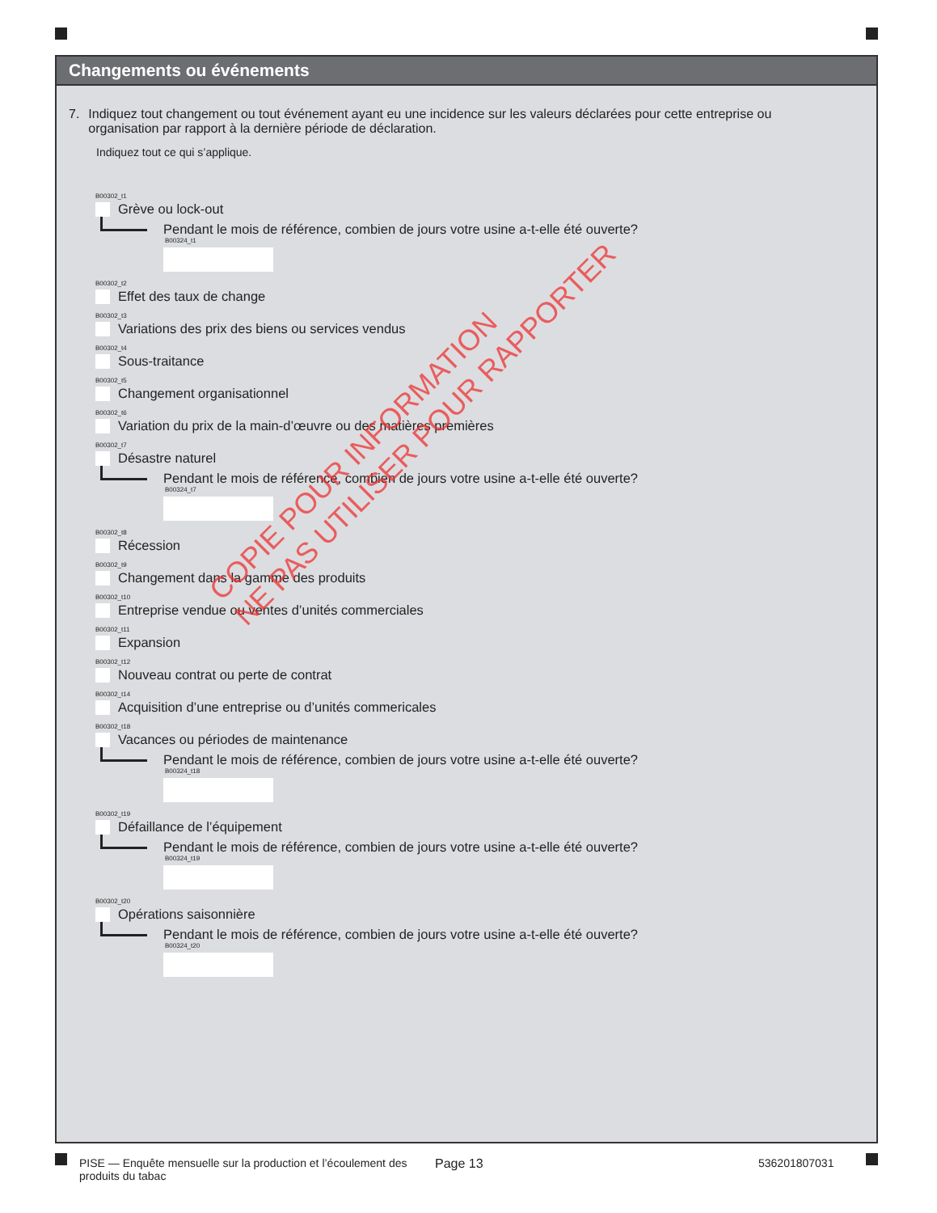Changements ou événements
7. Indiquez tout changement ou tout événement ayant eu une incidence sur les valeurs déclarées pour cette entreprise ou organisation par rapport à la dernière période de déclaration.
Indiquez tout ce qui s’applique.
B00302_t1
Grève ou lock-out
Pendant le mois de référence, combien de jours votre usine a-t-elle été ouverte?
B00324_t1
B00302_t2
Effet des taux de change
B00302_t3
Variations des prix des biens ou services vendus
B00302_t4
Sous-traitance
B00302_t5
Changement organisationnel
B00302_t6
Variation du prix de la main-d’œuvre ou des matières premières
B00302_t7
Désastre naturel
Pendant le mois de référence, combien de jours votre usine a-t-elle été ouverte?
B00324_t7
B00302_t8
Récession
B00302_t9
Changement dans la gamme des produits
B00302_t10
Entreprise vendue ou ventes d’unités commerciales
B00302_t11
Expansion
B00302_t12
Nouveau contrat ou perte de contrat
B00302_t14
Acquisition d’une entreprise ou d’unités commericales
B00302_t18
Vacances ou périodes de maintenance
Pendant le mois de référence, combien de jours votre usine a-t-elle été ouverte?
B00324_t18
B00302_t19
Défaillance de l’équipement
Pendant le mois de référence, combien de jours votre usine a-t-elle été ouverte?
B00324_t19
B00302_t20
Opérations saisonnière
Pendant le mois de référence, combien de jours votre usine a-t-elle été ouverte?
B00324_t20
COPIE POUR INFORMATION
NE PAS UTILISER POUR RAPPORTER
PISE — Enquête mensuelle sur la production et l’écoulement des produits du tabac
Page 13 536201807031